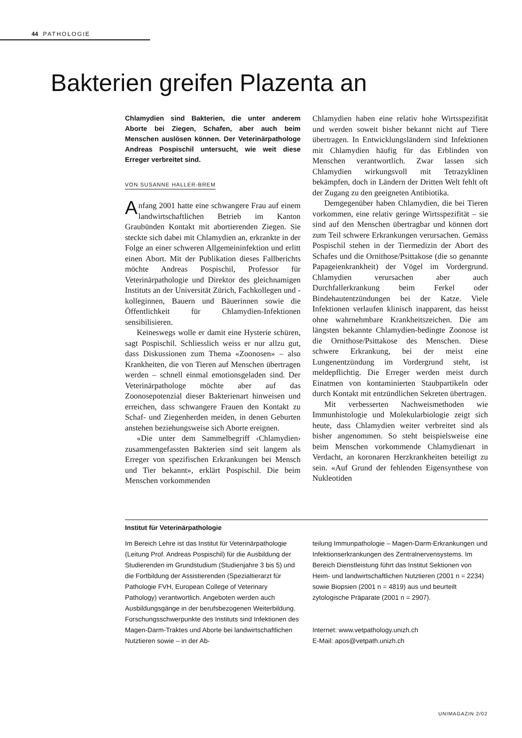44 PATHOLOGIE
Bakterien greifen Plazenta an
Chlamydien sind Bakterien, die unter anderem Aborte bei Ziegen, Schafen, aber auch beim Menschen auslösen können. Der Veterinärpathologe Andreas Pospischil untersucht, wie weit diese Erreger verbreitet sind.
VON SUSANNE HALLER-BREM
Anfang 2001 hatte eine schwangere Frau auf einem landwirtschaftlichen Betrieb im Kanton Graubünden Kontakt mit abortierenden Ziegen. Sie steckte sich dabei mit Chlamydien an, erkrankte in der Folge an einer schweren Allgemeininfektion und erlitt einen Abort. Mit der Publikation dieses Fallberichts möchte Andreas Pospischil, Professor für Veterinärpathologie und Direktor des gleichnamigen Instituts an der Universität Zürich, Fachkollegen und -kolleginnen, Bauern und Bäuerinnen sowie die Öffentlichkeit für Chlamydien-Infektionen sensibilisieren.
Keineswegs wolle er damit eine Hysterie schüren, sagt Pospischil. Schliesslich weiss er nur allzu gut, dass Diskussionen zum Thema «Zoonosen» – also Krankheiten, die von Tieren auf Menschen übertragen werden – schnell einmal emotionsgeladen sind. Der Veterinärpathologe möchte aber auf das Zoonosepotenzial dieser Bakterienart hinweisen und erreichen, dass schwangere Frauen den Kontakt zu Schaf- und Ziegenherden meiden, in denen Geburten anstehen beziehungsweise sich Aborte ereignen.
«Die unter dem Sammelbegriff ‹Chlamydien› zusammengefassten Bakterien sind seit langem als Erreger von spezifischen Erkrankungen bei Mensch und Tier bekannt», erklärt Pospischil. Die beim Menschen vorkommenden
Chlamydien haben eine relativ hohe Wirtsspezifität und werden soweit bisher bekannt nicht auf Tiere übertragen. In Entwicklungsländern sind Infektionen mit Chlamydien häufig für das Erblinden von Menschen verantwortlich. Zwar lassen sich Chlamydien wirkungsvoll mit Tetrazyklinen bekämpfen, doch in Ländern der Dritten Welt fehlt oft der Zugang zu den geeigneten Antibiotika.
Demgegenüber haben Chlamydien, die bei Tieren vorkommen, eine relativ geringe Wirtsspezifität – sie sind auf den Menschen übertragbar und können dort zum Teil schwere Erkrankungen verursachen. Gemäss Pospischil stehen in der Tiermedizin der Abort des Schafes und die Ornithose/Psittakose (die so genannte Papageienkrankheit) der Vögel im Vordergrund. Chlamydien verursachen aber auch Durchfallerkrankung beim Ferkel oder Bindehautentzündungen bei der Katze. Viele Infektionen verlaufen klinisch inapparent, das heisst ohne wahrnehmbare Krankheitszeichen. Die am längsten bekannte Chlamydien-bedingte Zoonose ist die Ornithose/Psittakose des Menschen. Diese schwere Erkrankung, bei der meist eine Lungenentzündung im Vordergrund steht, ist meldepflichtig. Die Erreger werden meist durch Einatmen von kontaminierten Staubpartikeln oder durch Kontakt mit entzündlichen Sekreten übertragen.
Mit verbesserten Nachweismethoden wie Immunhistologie und Molekularbiologie zeigt sich heute, dass Chlamydien weiter verbreitet sind als bisher angenommen. So steht beispielsweise eine beim Menschen vorkommende Chlamydienart in Verdacht, an koronaren Herzkrankheiten beteiligt zu sein. «Auf Grund der fehlenden Eigensynthese von Nukleotiden
Institut für Veterinärpathologie
Im Bereich Lehre ist das Institut für Veterinärpathologie (Leitung Prof. Andreas Pospischil) für die Ausbildung der Studierenden im Grundstudium (Studienjahre 3 bis 5) und die Fortbildung der Assistierenden (Spezialtierarzt für Pathologie FVH, European College of Veterinary Pathology) verantwortlich. Angeboten werden auch Ausbildungsgänge in der berufsbezogenen Weiterbildung. Forschungsschwerpunkte des Instituts sind Infektionen des Magen-Darm-Traktes und Aborte bei landwirtschaftlichen Nutztieren sowie – in der Ab-
teilung Immunpathologie – Magen-Darm-Erkrankungen und Infektionserkrankungen des Zentralnervensystems. Im Bereich Dienstleistung führt das Institut Sektionen von Heim- und landwirtschaftlichen Nutztieren (2001 n = 2234) sowie Biopsien (2001 n = 4819) aus und beurteilt zytologische Präparate (2001 n = 2907).
Internet: www.vetpathology.unizh.ch
E-Mail: apos@vetpath.unizh.ch
UNIMAGAZIN 2/02